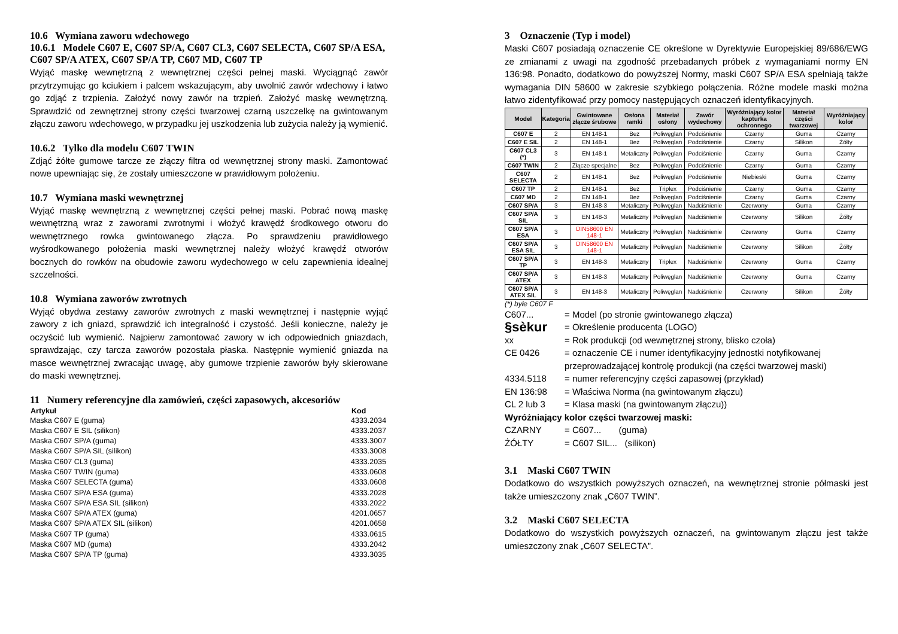10.6 Wymiana zaworu wdechowego
10.6.1 Modele C607 E, C607 SP/A, C607 CL3, C607 SELECTA, C607 SP/A ESA, C607 SP/A ATEX, C607 SP/A TP, C607 MD, C607 TP
Wyjąć maskę wewnętrzną z wewnętrznej części pełnej maski. Wyciągnąć zawór przytrzymując go kciukiem i palcem wskazującym, aby uwolnić zawór wdechowy i łatwo go zdjąć z trzpienia. Założyć nowy zawór na trzpień. Założyć maskę wewnętrzną. Sprawdzić od zewnętrznej strony części twarzowej czarną uszczelkę na gwintowanym złączu zaworu wdechowego, w przypadku jej uszkodzenia lub zużycia należy ją wymienić.
10.6.2 Tylko dla modelu C607 TWIN
Zdjąć żółte gumowe tarcze ze złączy filtra od wewnętrznej strony maski. Zamontować nowe upewniając się, że zostały umieszczone w prawidłowym położeniu.
10.7 Wymiana maski wewnętrznej
Wyjąć maskę wewnętrzną z wewnętrznej części pełnej maski. Pobrać nową maskę wewnętrzną wraz z zaworami zwrotnymi i włożyć krawędź środkowego otworu do wewnętrznego rowka gwintowanego złącza. Po sprawdzeniu prawidłowego wyśrodkowanego położenia maski wewnętrznej należy włożyć krawędź otworów bocznych do rowków na obudowie zaworu wydechowego w celu zapewnienia idealnej szczelności.
10.8 Wymiana zaworów zwrotnych
Wyjąć obydwa zestawy zaworów zwrotnych z maski wewnętrznej i następnie wyjąć zawory z ich gniazd, sprawdzić ich integralność i czystość. Jeśli konieczne, należy je oczyścić lub wymienić. Najpierw zamontować zawory w ich odpowiednich gniazdach, sprawdzając, czy tarcza zaworów pozostała płaska. Następnie wymienić gniazda na masce wewnętrznej zwracając uwagę, aby gumowe trzpienie zaworów były skierowane do maski wewnętrznej.
11 Numery referencyjne dla zamówień, części zapasowych, akcesoriów
| Artykuł | Kod |
| --- | --- |
| Maska C607 E (guma) | 4333.2034 |
| Maska C607 E SIL (silikon) | 4333.2037 |
| Maska C607 SP/A (guma) | 4333.3007 |
| Maska C607 SP/A SIL (silikon) | 4333.3008 |
| Maska C607 CL3 (guma) | 4333.2035 |
| Maska C607 TWIN (guma) | 4333.0608 |
| Maska C607 SELECTA (guma) | 4333.0608 |
| Maska C607 SP/A ESA (guma) | 4333.2028 |
| Maska C607 SP/A ESA SIL (silikon) | 4333.2022 |
| Maska C607 SP/A ATEX (guma) | 4201.0657 |
| Maska C607 SP/A ATEX SIL (silikon) | 4201.0658 |
| Maska C607 TP (guma) | 4333.0615 |
| Maska C607 MD (guma) | 4333.2042 |
| Maska C607 SP/A TP (guma) | 4333.3035 |
3 Oznaczenie (Typ i model)
Maski C607 posiadają oznaczenie CE określone w Dyrektywie Europejskiej 89/686/EWG ze zmianami z uwagi na zgodność przebadanych próbek z wymaganiami normy EN 136:98. Ponadto, dodatkowo do powyższej Normy, maski C607 SP/A ESA spełniają także wymagania DIN 58600 w zakresie szybkiego połączenia. Różne modele maski można łatwo zidentyfikować przy pomocy następujących oznaczeń identyfikacyjnych.
| Model | Kategoria | Gwintowane złącze śrubowe | Osłona ramki | Materiał osłony | Zawór wydechowy | Wyróżniający kolor kapturka ochronnego | Materiał części twarzowej | Wyróżniający kolor |
| --- | --- | --- | --- | --- | --- | --- | --- | --- |
| C607 E | 2 | EN 148-1 | Bez | Poliwęglan | Podciśnienie | Czarny | Guma | Czarny |
| C607 E SIL | 2 | EN 148-1 | Bez | Poliwęglan | Podciśnienie | Czarny | Silikon | Żółty |
| C607 CL3 (*) | 3 | EN 148-1 | Metaliczny | Poliwęglan | Podciśnienie | Czarny | Guma | Czarny |
| C607 TWIN | 2 | Złącze specjalne | Bez | Poliwęglan | Podciśnienie | Czarny | Guma | Czarny |
| C607 SELECTA | 2 | EN 148-1 | Bez | Poliwęglan | Podciśnienie | Niebieski | Guma | Czarny |
| C607 TP | 2 | EN 148-1 | Bez | Triplex | Podciśnienie | Czarny | Guma | Czarny |
| C607 MD | 2 | EN 148-1 | Bez | Poliwęglan | Podciśnienie | Czarny | Guma | Czarny |
| C607 SP/A | 3 | EN 148-3 | Metaliczny | Poliwęglan | Nadciśnienie | Czerwony | Guma | Czarny |
| C607 SP/A SIL | 3 | EN 148-3 | Metaliczny | Poliwęglan | Nadciśnienie | Czerwony | Silikon | Żółty |
| C607 SP/A ESA | 3 | DIN58600 EN 148-1 | Metaliczny | Poliwęglan | Nadciśnienie | Czerwony | Guma | Czarny |
| C607 SP/A ESA SIL | 3 | DIN58600 EN 148-1 | Metaliczny | Poliwęglan | Nadciśnienie | Czerwony | Silikon | Żółty |
| C607 SP/A TP | 3 | EN 148-3 | Metaliczny | Triplex | Nadciśnienie | Czerwony | Guma | Czarny |
| C607 SP/A ATEX | 3 | EN 148-3 | Metaliczny | Poliwęglan | Nadciśnienie | Czerwony | Guma | Czarny |
| C607 SP/A ATEX SIL | 3 | EN 148-3 | Metaliczny | Poliwęglan | Nadciśnienie | Czerwony | Silikon | Żółty |
(*) byłe C607 F
| C607... | = Model (po stronie gwintowanego złącza) |
| §sèkur | = Określenie producenta (LOGO) |
| xx | = Rok produkcji (od wewnętrznej strony, blisko czoła) |
| CE 0426 | = oznaczenie CE i numer identyfikacyjny jednostki notyfikowanej przeprowadzającej kontrolę produkcji (na części twarzowej maski) |
| 4334.5118 | = numer referencyjny części zapasowej (przykład) |
| EN 136:98 | = Właściwa Norma (na gwintowanym złączu) |
| CL 2 lub 3 | = Klasa maski (na gwintowanym złączu)) |
| Wyróżniający kolor części twarzowej maski: | |
| CZARNY | = C607... (guma) |
| ŻÓŁTY | = C607 SIL... (silikon) |
3.1 Maski C607 TWIN
Dodatkowo do wszystkich powyższych oznaczeń, na wewnętrznej stronie półmaski jest także umieszczony znak „C607 TWIN”.
3.2 Maski C607 SELECTA
Dodatkowo do wszystkich powyższych oznaczeń, na gwintowanym złączu jest także umieszczony znak „C607 SELECTA”.